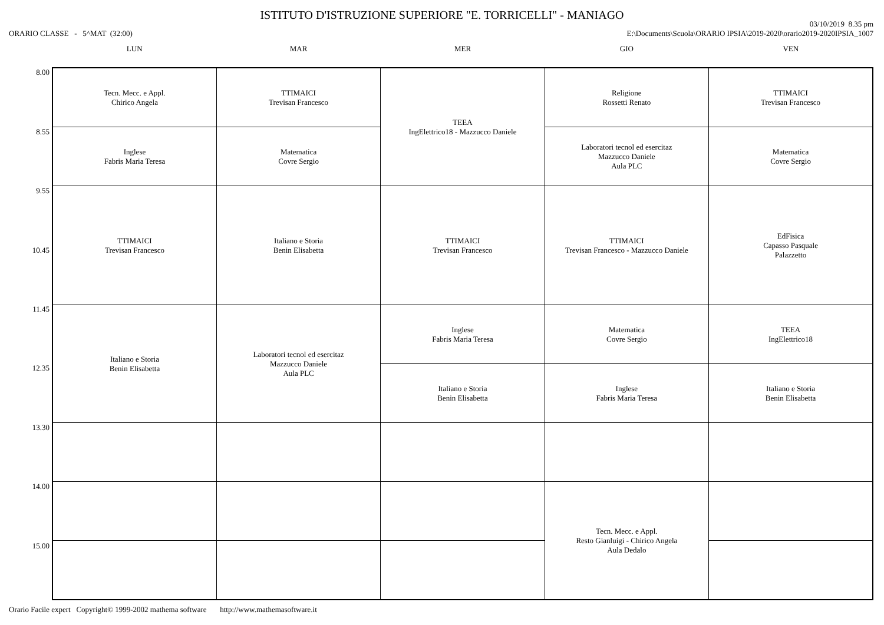ISTITUTO D'ISTRUZIONE SUPERIORE "E. TORRICELLI" - MANIAGO
ORARIO CLASSE - 5^MAT (32:00)
03/10/2019 8.35 pm
E:\Documents\Scuola\ORARIO IPSIA\2019-2020\orario2019-2020IPSIA_1007
8.00
8.55
9.55
10.45
11.45
12.35
13.30
14.00
15.00
| LUN | MAR | MER | GIO | VEN |
| --- | --- | --- | --- | --- |
| Tecn. Mecc. e Appl. Chirico Angela | TTIMAICI Trevisan Francesco | TEEA IngElettrico18 - Mazzucco Daniele | Religione Rossetti Renato | TTIMAICI Trevisan Francesco |
| Inglese Fabris Maria Teresa | Matematica Covre Sergio | | Laboratori tecnol ed esercitaz Mazzucco Daniele Aula PLC | Matematica Covre Sergio |
| TTIMAICI Trevisan Francesco | Italiano e Storia Benin Elisabetta | TTIMAICI Trevisan Francesco | TTIMAICI Trevisan Francesco - Mazzucco Daniele | EdFisica Capasso Pasquale Palazzetto |
| Italiano e Storia Benin Elisabetta | Laboratori tecnol ed esercitaz Mazzucco Daniele Aula PLC | Inglese Fabris Maria Teresa | Matematica Covre Sergio | TEEA IngElettrico18 |
| | | Italiano e Storia Benin Elisabetta | Inglese Fabris Maria Teresa | Italiano e Storia Benin Elisabetta |
| | | | Tecn. Mecc. e Appl. Resto Gianluigi - Chirico Angela Aula Dedalo | |
Orario Facile expert Copyright© 1999-2002 mathema software http://www.mathemasoftware.it